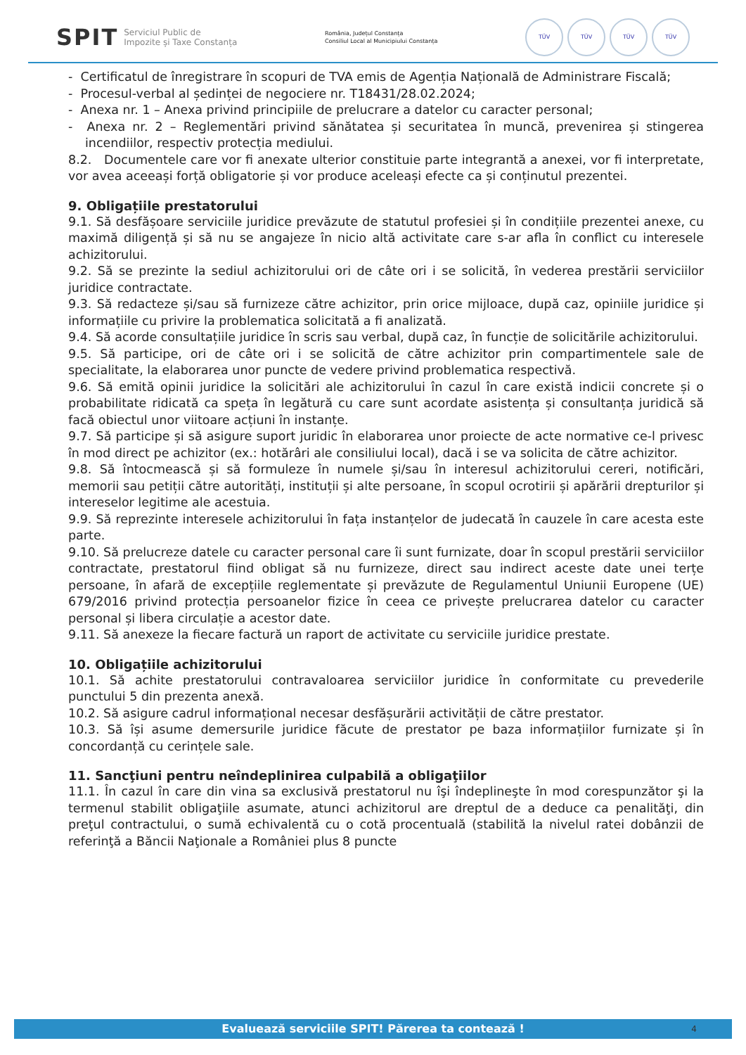SPIT Serviciul Public de
Impozite și Taxe Constanța
România, Județul Constanța
Consiliul Local al Municipiului Constanța
TÜV TÜV TÜV TÜV
- Certificatul de înregistrare în scopuri de TVA emis de Agenția Națională de Administrare Fiscală;
- Procesul-verbal al ședinței de negociere nr. T18431/28.02.2024;
- Anexa nr. 1 – Anexa privind principiile de prelucrare a datelor cu caracter personal;
- Anexa nr. 2 – Reglementări privind sănătatea și securitatea în muncă, prevenirea și stingerea incendiilor, respectiv protecția mediului.
8.2. Documentele care vor fi anexate ulterior constituie parte integrantă a anexei, vor fi interpretate, vor avea aceeași forță obligatorie și vor produce aceleași efecte ca și conținutul prezentei.
9. Obligațiile prestatorului
9.1. Să desfășoare serviciile juridice prevăzute de statutul profesiei și în condițiile prezentei anexe, cu maximă diligență și să nu se angajeze în nicio altă activitate care s-ar afla în conflict cu interesele achizitorului.
9.2. Să se prezinte la sediul achizitorului ori de câte ori i se solicită, în vederea prestării serviciilor juridice contractate.
9.3. Să redacteze și/sau să furnizeze către achizitor, prin orice mijloace, după caz, opiniile juridice și informațiile cu privire la problematica solicitată a fi analizată.
9.4. Să acorde consultațiile juridice în scris sau verbal, după caz, în funcție de solicitările achizitorului.
9.5. Să participe, ori de câte ori i se solicită de către achizitor prin compartimentele sale de specialitate, la elaborarea unor puncte de vedere privind problematica respectivă.
9.6. Să emită opinii juridice la solicitări ale achizitorului în cazul în care există indicii concrete și o probabilitate ridicată ca speța în legătură cu care sunt acordate asistența și consultanța juridică să facă obiectul unor viitoare acțiuni în instanțe.
9.7. Să participe și să asigure suport juridic în elaborarea unor proiecte de acte normative ce-l privesc în mod direct pe achizitor (ex.: hotărâri ale consiliului local), dacă i se va solicita de către achizitor.
9.8. Să întocmească și să formuleze în numele și/sau în interesul achizitorului cereri, notificări, memorii sau petiții către autorități, instituții și alte persoane, în scopul ocrotirii și apărării drepturilor și intereselor legitime ale acestuia.
9.9. Să reprezinte interesele achizitorului în fața instanțelor de judecată în cauzele în care acesta este parte.
9.10. Să prelucreze datele cu caracter personal care îi sunt furnizate, doar în scopul prestării serviciilor contractate, prestatorul fiind obligat să nu furnizeze, direct sau indirect aceste date unei terțe persoane, în afară de excepțiile reglementate și prevăzute de Regulamentul Uniunii Europene (UE) 679/2016 privind protecția persoanelor fizice în ceea ce privește prelucrarea datelor cu caracter personal și libera circulație a acestor date.
9.11. Să anexeze la fiecare factură un raport de activitate cu serviciile juridice prestate.
10. Obligațiile achizitorului
10.1. Să achite prestatorului contravaloarea serviciilor juridice în conformitate cu prevederile punctului 5 din prezenta anexă.
10.2. Să asigure cadrul informațional necesar desfășurării activității de către prestator.
10.3. Să își asume demersurile juridice făcute de prestator pe baza informațiilor furnizate și în concordanță cu cerințele sale.
11. Sancţiuni pentru neîndeplinirea culpabilă a obligaţiilor
11.1. În cazul în care din vina sa exclusivă prestatorul nu îşi îndeplineşte în mod corespunzător şi la termenul stabilit obligaţiile asumate, atunci achizitorul are dreptul de a deduce ca penalităţi, din preţul contractului, o sumă echivalentă cu o cotă procentuală (stabilită la nivelul ratei dobânzii de referinţă a Băncii Naţionale a României plus 8 puncte
Evaluează serviciile SPIT! Părerea ta contează ! 4